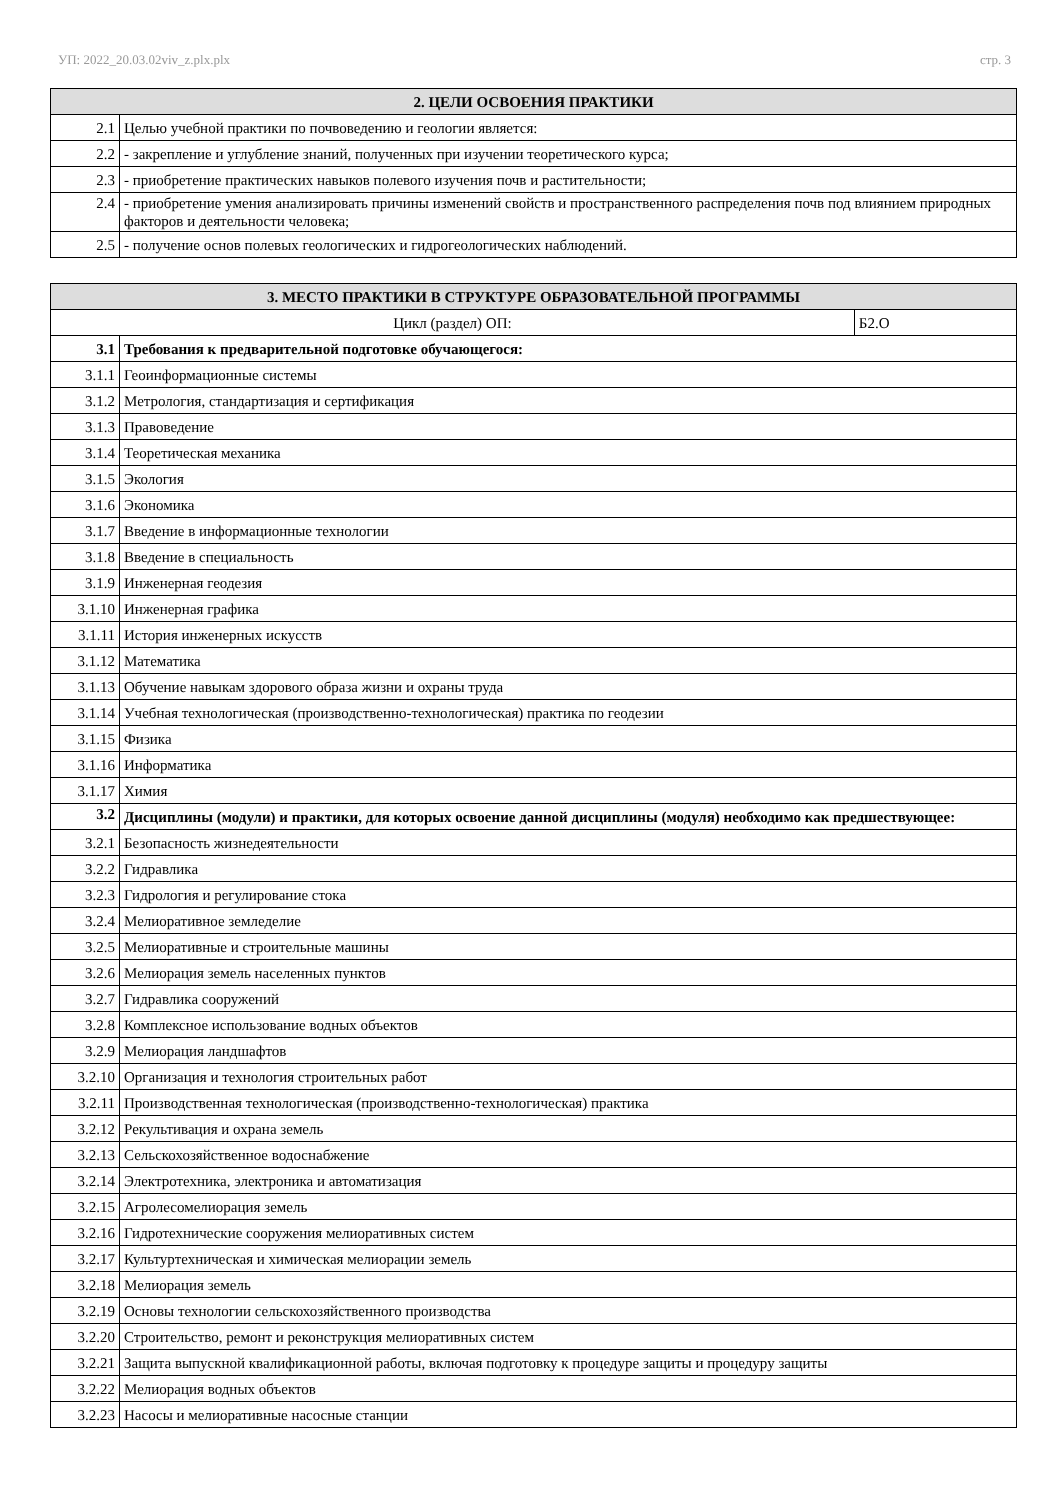УП: 2022_20.03.02viv_z.plx.plx стр. 3
| 2. ЦЕЛИ ОСВОЕНИЯ ПРАКТИКИ | |
| --- | --- |
| 2.1 | Целью учебной практики по почвоведению и геологии является: |
| 2.2 | - закрепление и углубление знаний, полученных при изучении теоретического курса; |
| 2.3 | - приобретение практических навыков полевого изучения почв и растительности; |
| 2.4 | - приобретение умения анализировать причины изменений свойств и пространственного распределения почв под влиянием природных факторов и деятельности человека; |
| 2.5 | - получение основ полевых геологических и гидрогеологических наблюдений. |
| 3. МЕСТО ПРАКТИКИ В СТРУКТУРЕ ОБРАЗОВАТЕЛЬНОЙ ПРОГРАММЫ | | |
| --- | --- | --- |
| Цикл (раздел) ОП: | | Б2.О |
| 3.1 | Требования к предварительной подготовке обучающегося: | |
| 3.1.1 | Геоинформационные системы | |
| 3.1.2 | Метрология, стандартизация и сертификация | |
| 3.1.3 | Правоведение | |
| 3.1.4 | Теоретическая механика | |
| 3.1.5 | Экология | |
| 3.1.6 | Экономика | |
| 3.1.7 | Введение в информационные технологии | |
| 3.1.8 | Введение в специальность | |
| 3.1.9 | Инженерная геодезия | |
| 3.1.10 | Инженерная графика | |
| 3.1.11 | История инженерных искусств | |
| 3.1.12 | Математика | |
| 3.1.13 | Обучение навыкам здорового образа жизни и охраны труда | |
| 3.1.14 | Учебная технологическая (производственно-технологическая) практика по геодезии | |
| 3.1.15 | Физика | |
| 3.1.16 | Информатика | |
| 3.1.17 | Химия | |
| 3.2 | Дисциплины (модули) и практики, для которых освоение данной дисциплины (модуля) необходимо как предшествующее: | |
| 3.2.1 | Безопасность жизнедеятельности | |
| 3.2.2 | Гидравлика | |
| 3.2.3 | Гидрология и регулирование стока | |
| 3.2.4 | Мелиоративное земледелие | |
| 3.2.5 | Мелиоративные и строительные машины | |
| 3.2.6 | Мелиорация земель населенных пунктов | |
| 3.2.7 | Гидравлика сооружений | |
| 3.2.8 | Комплексное использование водных объектов | |
| 3.2.9 | Мелиорация ландшафтов | |
| 3.2.10 | Организация и технология строительных работ | |
| 3.2.11 | Производственная технологическая (производственно-технологическая) практика | |
| 3.2.12 | Рекультивация и охрана земель | |
| 3.2.13 | Сельскохозяйственное водоснабжение | |
| 3.2.14 | Электротехника, электроника и автоматизация | |
| 3.2.15 | Агролесомелиорация земель | |
| 3.2.16 | Гидротехнические сооружения мелиоративных систем | |
| 3.2.17 | Культуртехническая и химическая мелиорации земель | |
| 3.2.18 | Мелиорация земель | |
| 3.2.19 | Основы технологии сельскохозяйственного производства | |
| 3.2.20 | Строительство, ремонт и реконструкция мелиоративных систем | |
| 3.2.21 | Защита выпускной квалификационной работы, включая подготовку к процедуре защиты и процедуру защиты | |
| 3.2.22 | Мелиорация водных объектов | |
| 3.2.23 | Насосы и мелиоративные насосные станции | |